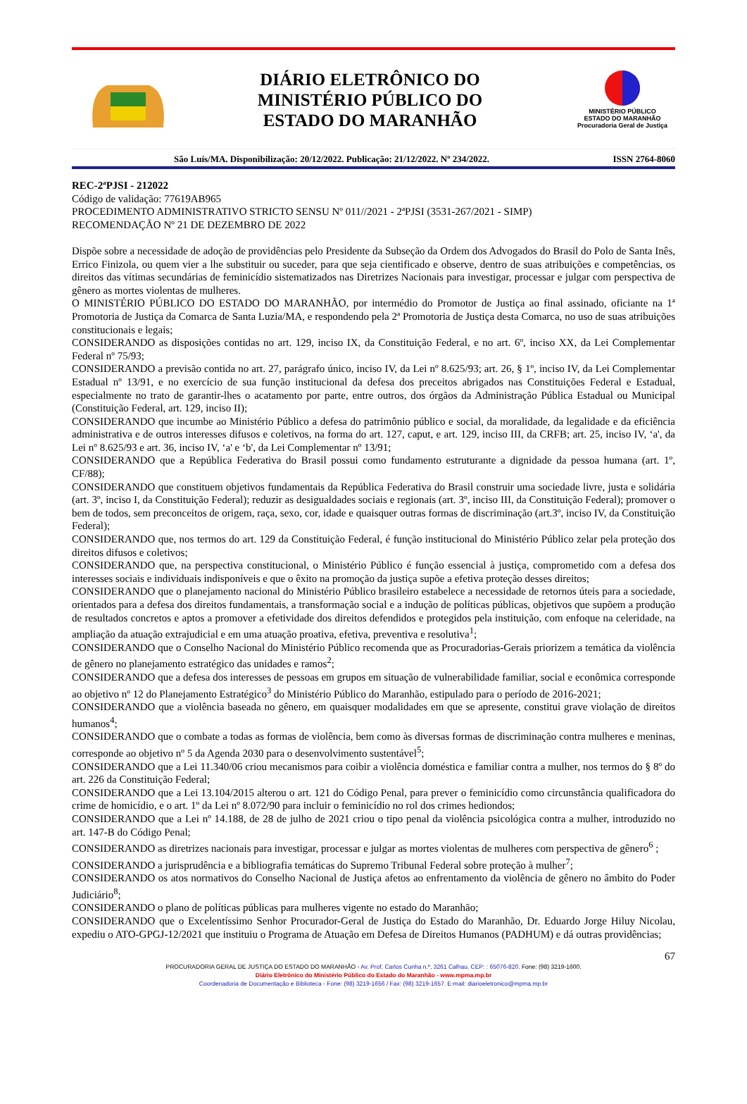DIÁRIO ELETRÔNICO DO
MINISTÉRIO PÚBLICO DO
ESTADO DO MARANHÃO
MINISTÉRIO PÚBLICO
ESTADO DO MARANHÃO
Procuradoria Geral de Justiça
São Luís/MA. Disponibilização: 20/12/2022. Publicação: 21/12/2022. Nº 234/2022. ISSN 2764-8060
REC-2ªPJSI - 212022
Código de validação: 77619AB965
PROCEDIMENTO ADMINISTRATIVO STRICTO SENSU Nº 011//2021 - 2ªPJSI (3531-267/2021 - SIMP)
RECOMENDAÇÃO Nº 21 DE DEZEMBRO DE 2022
Dispõe sobre a necessidade de adoção de providências pelo Presidente da Subseção da Ordem dos Advogados do Brasil do Polo de Santa Inês, Errico Finizola, ou quem vier a lhe substituir ou suceder, para que seja cientificado e observe, dentro de suas atribuições e competências, os direitos das vítimas secundárias de feminicídio sistematizados nas Diretrizes Nacionais para investigar, processar e julgar com perspectiva de gênero as mortes violentas de mulheres.
O MINISTÉRIO PÚBLICO DO ESTADO DO MARANHÃO, por intermédio do Promotor de Justiça ao final assinado, oficiante na 1ª Promotoria de Justiça da Comarca de Santa Luzia/MA, e respondendo pela 2ª Promotoria de Justiça desta Comarca, no uso de suas atribuições constitucionais e legais;
CONSIDERANDO as disposições contidas no art. 129, inciso IX, da Constituição Federal, e no art. 6º, inciso XX, da Lei Complementar Federal nº 75/93;
CONSIDERANDO a previsão contida no art. 27, parágrafo único, inciso IV, da Lei nº 8.625/93; art. 26, § 1º, inciso IV, da Lei Complementar Estadual nº 13/91, e no exercício de sua função institucional da defesa dos preceitos abrigados nas Constituições Federal e Estadual, especialmente no trato de garantir-lhes o acatamento por parte, entre outros, dos órgãos da Administração Pública Estadual ou Municipal (Constituição Federal, art. 129, inciso II);
CONSIDERANDO que incumbe ao Ministério Público a defesa do patrimônio público e social, da moralidade, da legalidade e da eficiência administrativa e de outros interesses difusos e coletivos, na forma do art. 127, caput, e art. 129, inciso III, da CRFB; art. 25, inciso IV, ‘a', da Lei nº 8.625/93 e art. 36, inciso IV, ‘a' e ‘b', da Lei Complementar nº 13/91;
CONSIDERANDO que a República Federativa do Brasil possui como fundamento estruturante a dignidade da pessoa humana (art. 1º, CF/88);
CONSIDERANDO que constituem objetivos fundamentais da República Federativa do Brasil construir uma sociedade livre, justa e solidária (art. 3º, inciso I, da Constituição Federal); reduzir as desigualdades sociais e regionais (art. 3º, inciso III, da Constituição Federal); promover o bem de todos, sem preconceitos de origem, raça, sexo, cor, idade e quaisquer outras formas de discriminação (art.3º, inciso IV, da Constituição Federal);
CONSIDERANDO que, nos termos do art. 129 da Constituição Federal, é função institucional do Ministério Público zelar pela proteção dos direitos difusos e coletivos;
CONSIDERANDO que, na perspectiva constitucional, o Ministério Público é função essencial à justiça, comprometido com a defesa dos interesses sociais e individuais indisponíveis e que o êxito na promoção da justiça supõe a efetiva proteção desses direitos;
CONSIDERANDO que o planejamento nacional do Ministério Público brasileiro estabelece a necessidade de retornos úteis para a sociedade, orientados para a defesa dos direitos fundamentais, a transformação social e a indução de políticas públicas, objetivos que supõem a produção de resultados concretos e aptos a promover a efetividade dos direitos defendidos e protegidos pela instituição, com enfoque na celeridade, na ampliação da atuação extrajudicial e em uma atuação proativa, efetiva, preventiva e resolutiva<sup>1</sup>;
CONSIDERANDO que o Conselho Nacional do Ministério Público recomenda que as Procuradorias-Gerais priorizem a temática da violência de gênero no planejamento estratégico das unidades e ramos<sup>2</sup>;
CONSIDERANDO que a defesa dos interesses de pessoas em grupos em situação de vulnerabilidade familiar, social e econômica corresponde ao objetivo nº 12 do Planejamento Estratégico<sup>3</sup> do Ministério Público do Maranhão, estipulado para o período de 2016-2021;
CONSIDERANDO que a violência baseada no gênero, em quaisquer modalidades em que se apresente, constitui grave violação de direitos humanos<sup>4</sup>;
CONSIDERANDO que o combate a todas as formas de violência, bem como às diversas formas de discriminação contra mulheres e meninas, corresponde ao objetivo nº 5 da Agenda 2030 para o desenvolvimento sustentável<sup>5</sup>;
CONSIDERANDO que a Lei 11.340/06 criou mecanismos para coibir a violência doméstica e familiar contra a mulher, nos termos do § 8º do art. 226 da Constituição Federal;
CONSIDERANDO que a Lei 13.104/2015 alterou o art. 121 do Código Penal, para prever o feminicídio como circunstância qualificadora do crime de homicídio, e o art. 1º da Lei nº 8.072/90 para incluir o feminicídio no rol dos crimes hediondos;
CONSIDERANDO que a Lei nº 14.188, de 28 de julho de 2021 criou o tipo penal da violência psicológica contra a mulher, introduzido no art. 147-B do Código Penal;
CONSIDERANDO as diretrizes nacionais para investigar, processar e julgar as mortes violentas de mulheres com perspectiva de gênero<sup>6</sup> ;
CONSIDERANDO a jurisprudência e a bibliografia temáticas do Supremo Tribunal Federal sobre proteção à mulher<sup>7</sup>;
CONSIDERANDO os atos normativos do Conselho Nacional de Justiça afetos ao enfrentamento da violência de gênero no âmbito do Poder Judiciário<sup>8</sup>;
CONSIDERANDO o plano de políticas públicas para mulheres vigente no estado do Maranhão;
CONSIDERANDO que o Excelentíssimo Senhor Procurador-Geral de Justiça do Estado do Maranhão, Dr. Eduardo Jorge Hiluy Nicolau, expediu o ATO-GPGJ-12/2021 que instituiu o Programa de Atuação em Defesa de Direitos Humanos (PADHUM) e dá outras providências;
67
PROCURADORIA GERAL DE JUSTIÇA DO ESTADO DO MARANHÃO - Av. Prof. Carlos Cunha n.º, 3261 Calhau. CEP: : 65076-820. Fone: (98) 3219-1600.
Diário Eletrônico do Ministério Público do Estado do Maranhão - www.mpma.mp.br
Coordenadoria de Documentação e Biblioteca - Fone: (98) 3219-1656 / Fax: (98) 3219-1657. E-mail: diarioeletronico@mpma.mp.br